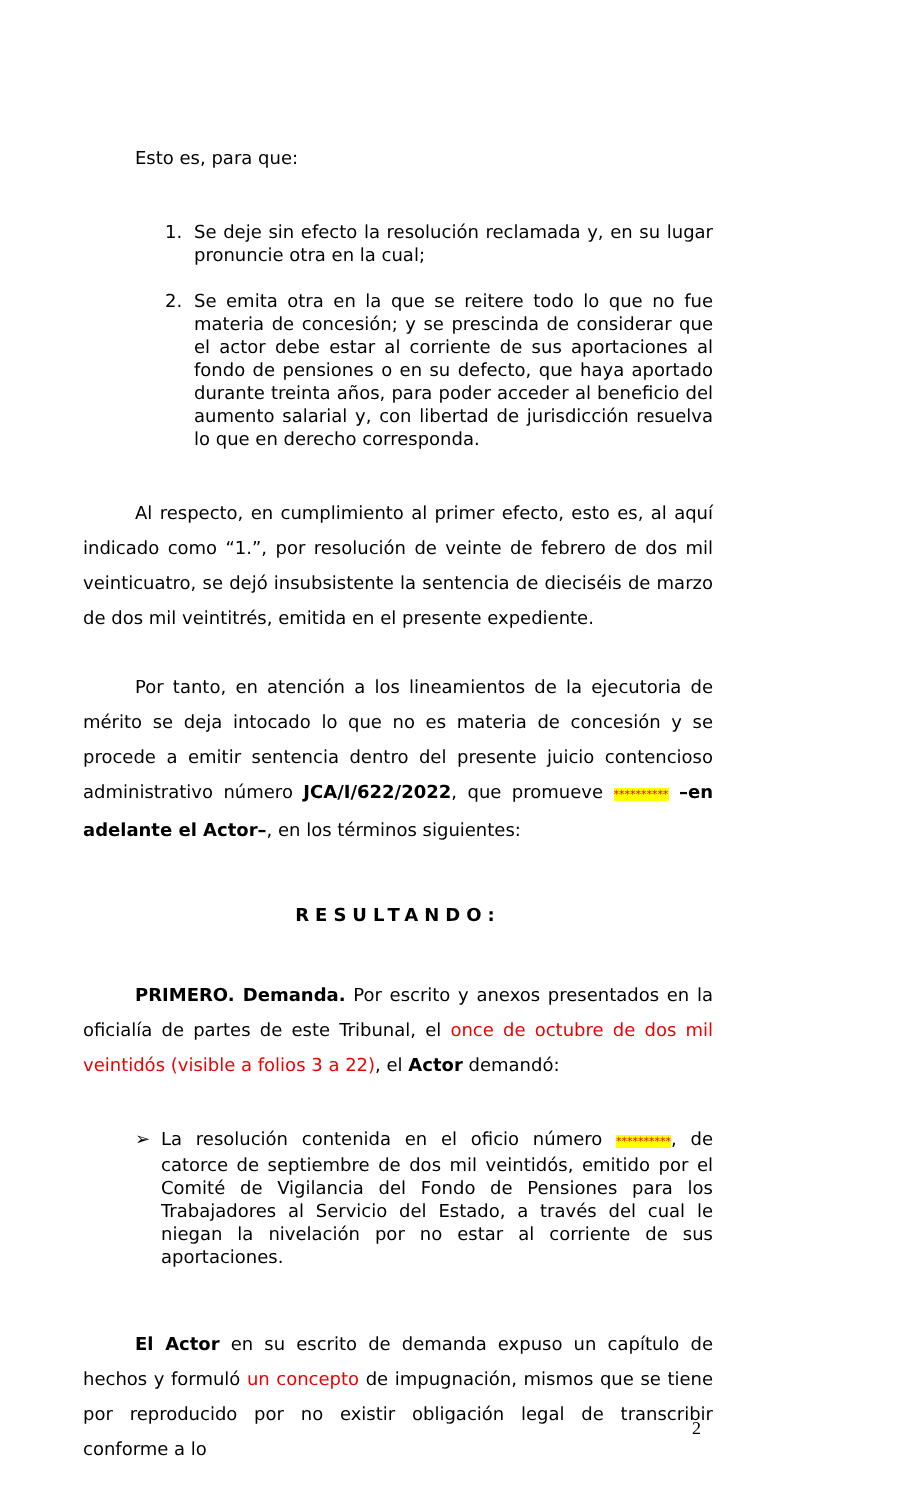Esto es, para que:
1. Se deje sin efecto la resolución reclamada y, en su lugar pronuncie otra en la cual;
2. Se emita otra en la que se reitere todo lo que no fue materia de concesión; y se prescinda de considerar que el actor debe estar al corriente de sus aportaciones al fondo de pensiones o en su defecto, que haya aportado durante treinta años, para poder acceder al beneficio del aumento salarial y, con libertad de jurisdicción resuelva lo que en derecho corresponda.
Al respecto, en cumplimiento al primer efecto, esto es, al aquí indicado como “1.”, por resolución de veinte de febrero de dos mil veinticuatro, se dejó insubsistente la sentencia de dieciséis de marzo de dos mil veintitrés, emitida en el presente expediente.
Por tanto, en atención a los lineamientos de la ejecutoria de mérito se deja intocado lo que no es materia de concesión y se procede a emitir sentencia dentro del presente juicio contencioso administrativo número JCA/I/622/2022, que promueve ********** –en adelante el Actor–, en los términos siguientes:
RESULTANDO:
PRIMERO. Demanda. Por escrito y anexos presentados en la oficialía de partes de este Tribunal, el once de octubre de dos mil veintidós (visible a folios 3 a 22), el Actor demandó:
➢ La resolución contenida en el oficio número **********, de catorce de septiembre de dos mil veintidós, emitido por el Comité de Vigilancia del Fondo de Pensiones para los Trabajadores al Servicio del Estado, a través del cual le niegan la nivelación por no estar al corriente de sus aportaciones.
El Actor en su escrito de demanda expuso un capítulo de hechos y formuló un concepto de impugnación, mismos que se tiene por reproducido por no existir obligación legal de transcribir conforme a lo
2